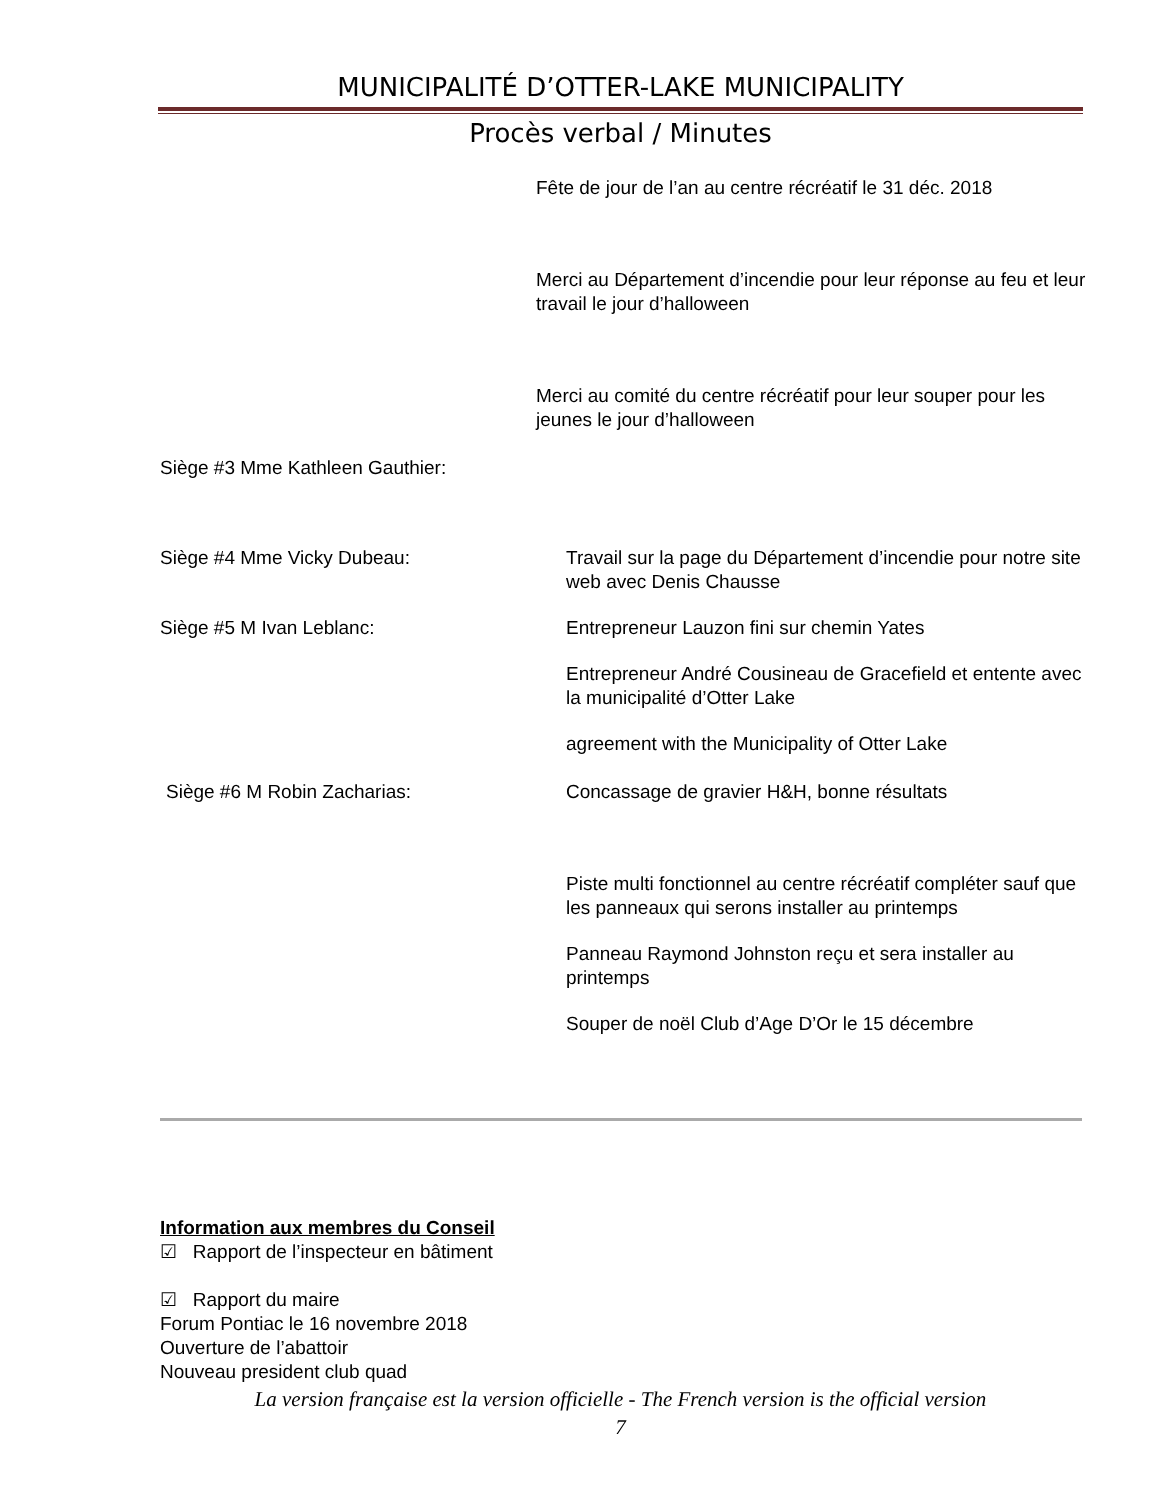MUNICIPALITÉ D’OTTER-LAKE MUNICIPALITY
Procès verbal / Minutes
Fête de jour de l’an au centre récréatif le 31 déc. 2018
Merci au Département d’incendie pour leur réponse au feu et leur travail le jour d’halloween
Merci au comité du centre récréatif pour leur souper pour les jeunes le jour d’halloween
Siège #3 Mme Kathleen Gauthier:
Siège #4 Mme Vicky Dubeau:
Travail sur la page du Département d’incendie pour notre site web avec Denis Chausse
Siège #5 M Ivan Leblanc:
Entrepreneur Lauzon fini sur chemin Yates
Entrepreneur André Cousineau de Gracefield et entente avec la municipalité d’Otter Lake
agreement with the Municipality of Otter Lake
Siège #6 M Robin Zacharias:
Concassage de gravier H&H, bonne résultats
Piste multi fonctionnel au centre récréatif compléter sauf que les panneaux qui serons installer au printemps
Panneau Raymond Johnston reçu et sera installer au printemps
Souper de noël Club d’Age D’Or le 15 décembre
Information aux membres du Conseil
☑ Rapport de l’inspecteur en bâtiment
☑ Rapport du maire
Forum Pontiac le 16 novembre 2018
Ouverture de l’abattoir
Nouveau president club quad
La version française est la version officielle - The French version is the official version
7